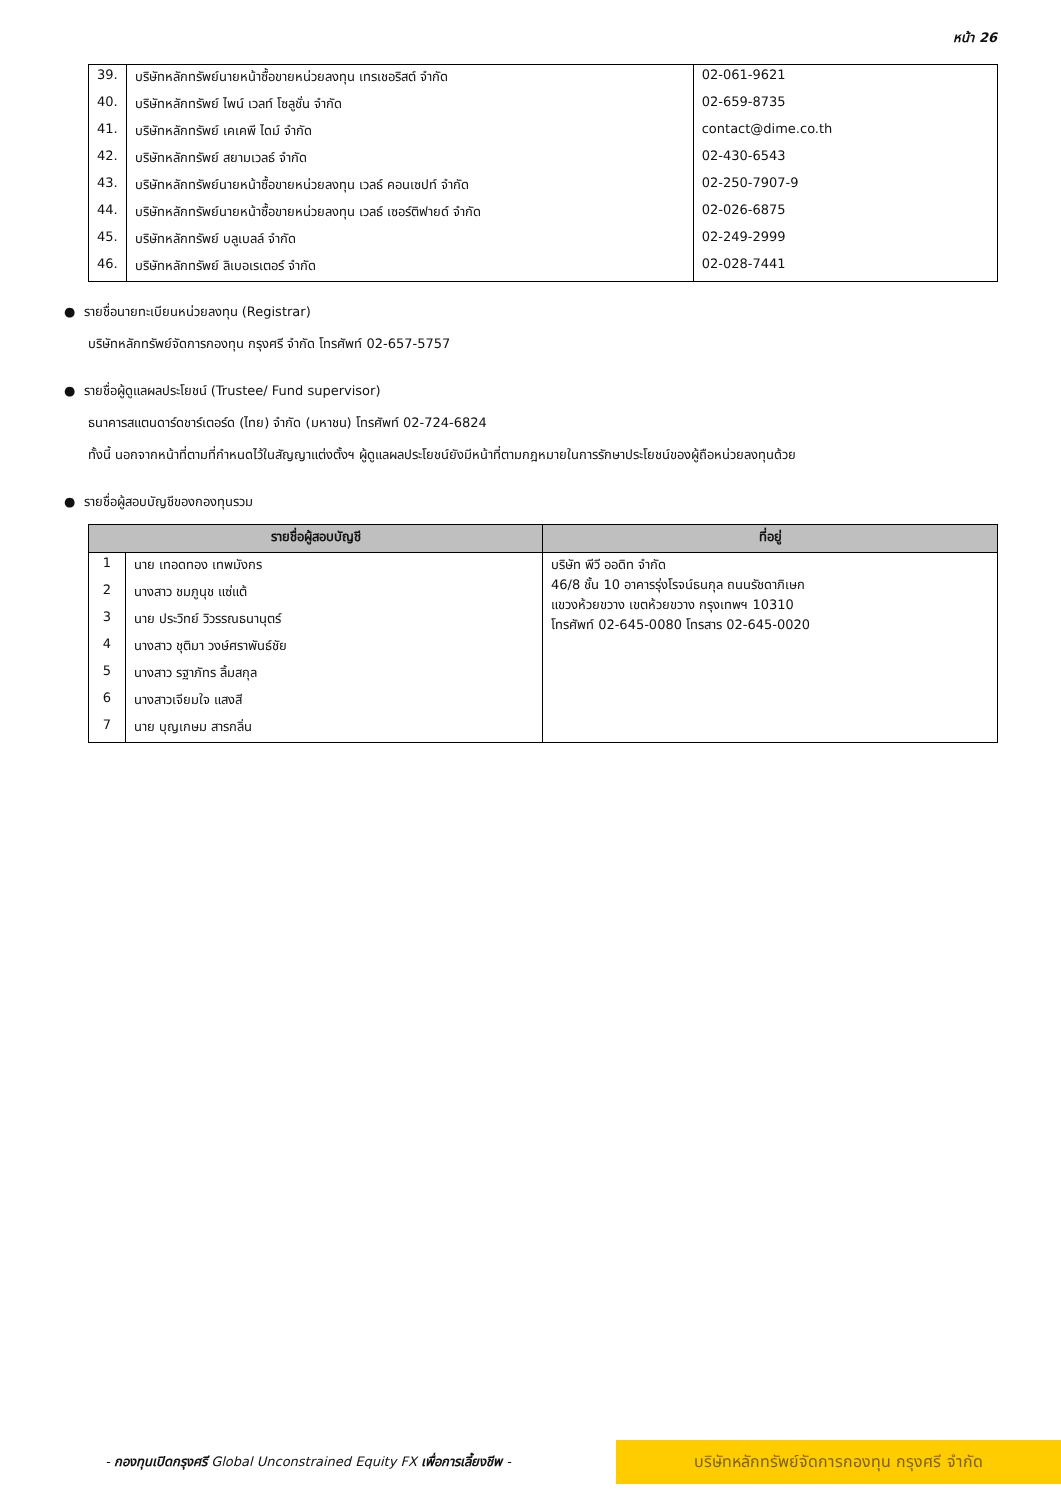หน้า 26
| 39. | บริษัทหลักทรัพย์นายหน้าซื้อขายหน่วยลงทุน เทรเชอริสต์ จำกัด | 02-061-9621 |
| 40. | บริษัทหลักทรัพย์ ไพน์ เวลท์ โซลูชั่น จำกัด | 02-659-8735 |
| 41. | บริษัทหลักทรัพย์ เคเคพี ไดม์ จำกัด | contact@dime.co.th |
| 42. | บริษัทหลักทรัพย์ สยามเวลธ์ จำกัด | 02-430-6543 |
| 43. | บริษัทหลักทรัพย์นายหน้าซื้อขายหน่วยลงทุน เวลธ์ คอนเซปท์ จำกัด | 02-250-7907-9 |
| 44. | บริษัทหลักทรัพย์นายหน้าซื้อขายหน่วยลงทุน เวลธ์ เซอร์ติฟายด์ จำกัด | 02-026-6875 |
| 45. | บริษัทหลักทรัพย์ บลูเบลล์ จำกัด | 02-249-2999 |
| 46. | บริษัทหลักทรัพย์ ลิเบอเรเตอร์ จำกัด | 02-028-7441 |
● รายชื่อนายทะเบียนหน่วยลงทุน (Registrar)
บริษัทหลักทรัพย์จัดการกองทุน กรุงศรี จำกัด โทรศัพท์ 02-657-5757
● รายชื่อผู้ดูแลผลประโยชน์ (Trustee/ Fund supervisor)
ธนาคารสแตนดาร์ดชาร์เตอร์ด (ไทย) จำกัด (มหาชน) โทรศัพท์ 02-724-6824
ทั้งนี้ นอกจากหน้าที่ตามที่กำหนดไว้ในสัญญาแต่งตั้งฯ ผู้ดูแลผลประโยชน์ยังมีหน้าที่ตามกฎหมายในการรักษาประโยชน์ของผู้ถือหน่วยลงทุนด้วย
● รายชื่อผู้สอบบัญชีของกองทุนรวม
| รายชื่อผู้สอบบัญชี | | ที่อยู่ |
| --- | --- | --- |
| 1 | นาย เทอดทอง เทพมังกร | บริษัท พีวี ออดิท จำกัด 46/8 ชั้น 10 อาคารรุ่งโรจน์ธนกุล ถนนรัชดาภิเษก แขวงห้วยขวาง เขตห้วยขวาง กรุงเทพฯ 10310 โทรศัพท์ 02-645-0080 โทรสาร 02-645-0020 |
| 2 | นางสาว ชมภูนุช แซ่แต้ | |
| 3 | นาย ประวิทย์ วิวรรณธนานุตร์ | |
| 4 | นางสาว ชุติมา วงษ์ศราพันธ์ชัย | |
| 5 | นางสาว รฐาภัทร ลิ้มสกุล | |
| 6 | นางสาวเจียมใจ แสงสี | |
| 7 | นาย บุญเกษม สารกลิ่น | |
- กองทุนเปิดกรุงศรี Global Unconstrained Equity FX เพื่อการเลี้ยงชีพ -
บริษัทหลักทรัพย์จัดการกองทุน กรุงศรี จำกัด